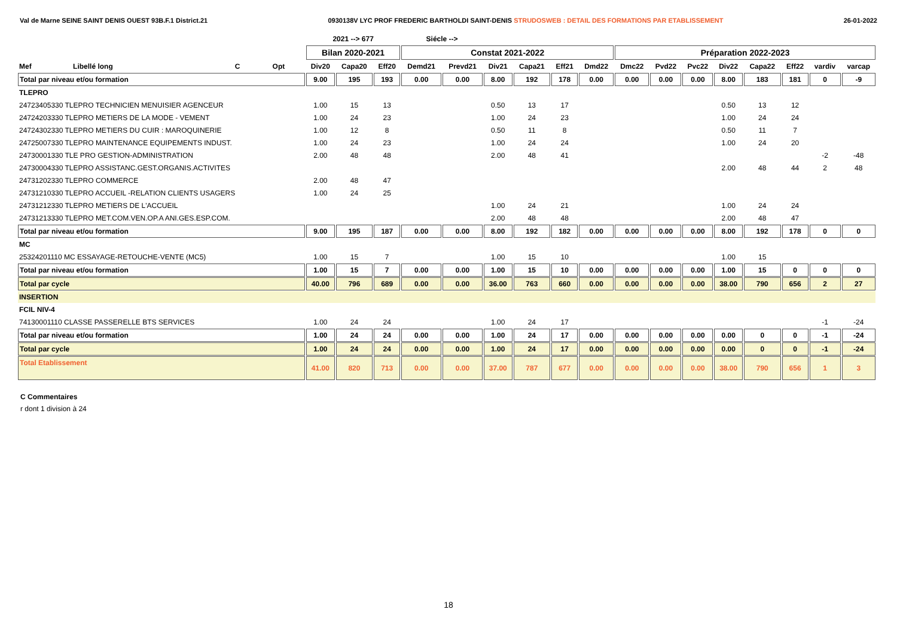Val de Marne SEINE SAINT DENIS OUEST 93B.F.1 District.21 0930138V LYC PROF FREDERIC BARTHOLDI SAINT-DENIS STRUDOSWEB : DETAIL DES FORMATIONS PAR ETABLISSEMENT 26-01-2022
| | | | | 2021 --> 677 | | | Siécle --> | | | | | | | | | | | | | |
| --- | --- | --- | --- | --- | --- | --- | --- | --- | --- | --- | --- | --- | --- | --- | --- | --- | --- | --- | --- | --- |
| | | | | Bilan 2020-2021 | | | Constat 2021-2022 | | | | | | Préparation 2022-2023 | | | | | | | |
| Mef | Libellé long | C | Opt | Div20 | Capa20 | Eff20 | Demd21 | Prevd21 | Div21 | Capa21 | Eff21 | Dmd22 | Dmc22 | Pvd22 | Pvc22 | Div22 | Capa22 | Eff22 | vardiv | varcap |
| Total par niveau et/ou formation | | | | 9.00 | 195 | 193 | 0.00 | 0.00 | 8.00 | 192 | 178 | 0.00 | 0.00 | 0.00 | 0.00 | 8.00 | 183 | 181 | 0 | -9 |
| TLEPRO | | | | | | | | | | | | | | | | | | | | |
| 24723405330 TLEPRO TECHNICIEN MENUISIER AGENCEUR | | | | 1.00 | 15 | 13 | | | 0.50 | 13 | 17 | | | | | 0.50 | 13 | 12 | | |
| 24724203330 TLEPRO METIERS DE LA MODE - VEMENT | | | | 1.00 | 24 | 23 | | | 1.00 | 24 | 23 | | | | | 1.00 | 24 | 24 | | |
| 24724302330 TLEPRO METIERS DU CUIR : MAROQUINERIE | | | | 1.00 | 12 | 8 | | | 0.50 | 11 | 8 | | | | | 0.50 | 11 | 7 | | |
| 24725007330 TLEPRO MAINTENANCE EQUIPEMENTS INDUST. | | | | 1.00 | 24 | 23 | | | 1.00 | 24 | 24 | | | | | 1.00 | 24 | 20 | | |
| 24730001330 TLE PRO GESTION-ADMINISTRATION | | | | 2.00 | 48 | 48 | | | 2.00 | 48 | 41 | | | | | | | | -2 | -48 |
| 24730004330 TLEPRO ASSISTANC.GEST.ORGANIS.ACTIVITES | | | | | | | | | | | | | | | | 2.00 | 48 | 44 | 2 | 48 |
| 24731202330 TLEPRO COMMERCE | | | | 2.00 | 48 | 47 | | | | | | | | | | | | | | |
| 24731210330 TLEPRO ACCUEIL -RELATION CLIENTS USAGERS | | | | 1.00 | 24 | 25 | | | | | | | | | | | | | | |
| 24731212330 TLEPRO METIERS DE L'ACCUEIL | | | | | | | | | 1.00 | 24 | 21 | | | | | 1.00 | 24 | 24 | | |
| 24731213330 TLEPRO MET.COM.VEN.OP.A ANI.GES.ESP.COM. | | | | | | | | | 2.00 | 48 | 48 | | | | | 2.00 | 48 | 47 | | |
| Total par niveau et/ou formation | | | | 9.00 | 195 | 187 | 0.00 | 0.00 | 8.00 | 192 | 182 | 0.00 | 0.00 | 0.00 | 0.00 | 8.00 | 192 | 178 | 0 | 0 |
| MC | | | | | | | | | | | | | | | | | | | | |
| 25324201110 MC ESSAYAGE-RETOUCHE-VENTE (MC5) | | | | 1.00 | 15 | 7 | | | 1.00 | 15 | 10 | | | | | 1.00 | 15 | | | |
| Total par niveau et/ou formation | | | | 1.00 | 15 | 7 | 0.00 | 0.00 | 1.00 | 15 | 10 | 0.00 | 0.00 | 0.00 | 0.00 | 1.00 | 15 | 0 | 0 | 0 |
| Total par cycle | | | | 40.00 | 796 | 689 | 0.00 | 0.00 | 36.00 | 763 | 660 | 0.00 | 0.00 | 0.00 | 0.00 | 38.00 | 790 | 656 | 2 | 27 |
| INSERTION | | | | | | | | | | | | | | | | | | | | |
| FCIL NIV-4 | | | | | | | | | | | | | | | | | | | | |
| 74130001110 CLASSE PASSERELLE BTS SERVICES | | | | 1.00 | 24 | 24 | | | 1.00 | 24 | 17 | | | | | | | | -1 | -24 |
| Total par niveau et/ou formation | | | | 1.00 | 24 | 24 | 0.00 | 0.00 | 1.00 | 24 | 17 | 0.00 | 0.00 | 0.00 | 0.00 | 0.00 | 0 | 0 | -1 | -24 |
| Total par cycle | | | | 1.00 | 24 | 24 | 0.00 | 0.00 | 1.00 | 24 | 17 | 0.00 | 0.00 | 0.00 | 0.00 | 0.00 | 0 | 0 | -1 | -24 |
| Total Etablissement | | | | 41.00 | 820 | 713 | 0.00 | 0.00 | 37.00 | 787 | 677 | 0.00 | 0.00 | 0.00 | 0.00 | 38.00 | 790 | 656 | 1 | 3 |
C Commentaires
r dont 1 division à 24
18